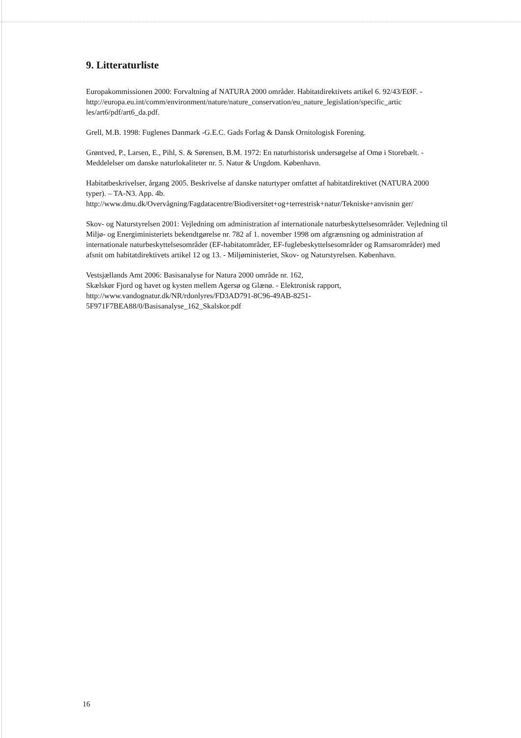9. Litteraturliste
Europakommissionen 2000: Forvaltning af NATURA 2000 områder. Habitatdirektivets artikel 6. 92/43/EØF. -
http://europa.eu.int/comm/environment/nature/nature_conservation/eu_nature_legislation/specific_artic les/art6/pdf/art6_da.pdf.
Grell, M.B. 1998: Fuglenes Danmark -G.E.C. Gads Forlag & Dansk Ornitologisk Forening.
Grøntved, P., Larsen, E., Pihl, S. & Sørensen, B.M. 1972: En naturhistorisk undersøgelse af Omø i Storebælt. - Meddelelser om danske naturlokaliteter nr. 5. Natur & Ungdom. København.
Habitatbeskrivelser, årgang 2005. Beskrivelse af danske naturtyper omfattet af habitatdirektivet (NATURA 2000 typer). – TA-N3. App. 4b.
http://www.dmu.dk/Overvågning/Fagdatacentre/Biodiversitet+og+terrestrisk+natur/Tekniske+anvisnin ger/
Skov- og Naturstyrelsen 2001: Vejledning om administration af internationale naturbeskyttelsesområder. Vejledning til Miljø- og Energiministeriets bekendtgørelse nr. 782 af 1. november 1998 om afgrænsning og administration af internationale naturbeskyttelsesområder (EF-habitatområder, EF-fuglebeskyttelsesområder og Ramsarområder) med afsnit om habitatdirektivets artikel 12 og 13. - Miljøministeriet, Skov- og Naturstyrelsen. København.
Vestsjællands Amt 2006: Basisanalyse for Natura 2000 område nr. 162,
Skælskør Fjord og havet og kysten mellem Agersø og Glænø. - Elektronisk rapport,
http://www.vandognatur.dk/NR/rdonlyres/FD3AD791-8C96-49AB-8251-
5F971F7BEA88/0/Basisanalyse_162_Skalskor.pdf
16